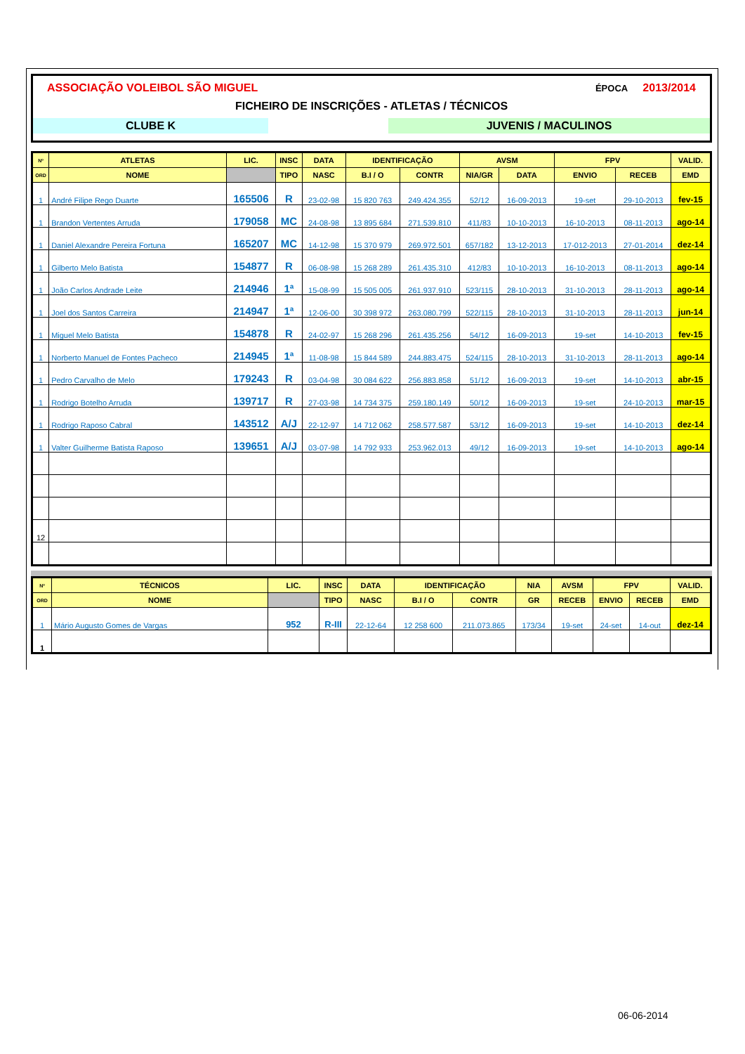ASSOCIAÇÃO VOLEIBOL SÃO MIGUEL ÉPOCA 2013/2014
FICHEIRO DE INSCRIÇÕES - ATLETAS / TÉCNICOS
CLUBE K JUVENIS / MACULINOS
| Nº | ATLETAS | LIC. | INSC | DATA | IDENTIFICAÇÃO | | AVSM | | FPV | | VALID. |
| --- | --- | --- | --- | --- | --- | --- | --- | --- | --- | --- | --- |
| ORD | NOME | | TIPO | NASC | B.I / O | CONTR | NIA/GR | DATA | ENVIO | RECEB | EMD |
| 1 | André Filipe Rego Duarte | 165506 | R | 23-02-98 | 15 820 763 | 249.424.355 | 52/12 | 16-09-2013 | 19-set | 29-10-2013 | fev-15 |
| 1 | Brandon Vertentes Arruda | 179058 | MC | 24-08-98 | 13 895 684 | 271.539.810 | 411/83 | 10-10-2013 | 16-10-2013 | 08-11-2013 | ago-14 |
| 1 | Daniel Alexandre Pereira Fortuna | 165207 | MC | 14-12-98 | 15 370 979 | 269.972.501 | 657/182 | 13-12-2013 | 17-012-2013 | 27-01-2014 | dez-14 |
| 1 | Gilberto Melo Batista | 154877 | R | 06-08-98 | 15 268 289 | 261.435.310 | 412/83 | 10-10-2013 | 16-10-2013 | 08-11-2013 | ago-14 |
| 1 | João Carlos Andrade Leite | 214946 | 1ª | 15-08-99 | 15 505 005 | 261.937.910 | 523/115 | 28-10-2013 | 31-10-2013 | 28-11-2013 | ago-14 |
| 1 | Joel dos Santos Carreira | 214947 | 1ª | 12-06-00 | 30 398 972 | 263.080.799 | 522/115 | 28-10-2013 | 31-10-2013 | 28-11-2013 | jun-14 |
| 1 | Miguel Melo Batista | 154878 | R | 24-02-97 | 15 268 296 | 261.435.256 | 54/12 | 16-09-2013 | 19-set | 14-10-2013 | fev-15 |
| 1 | Norberto Manuel de Fontes Pacheco | 214945 | 1ª | 11-08-98 | 15 844 589 | 244.883.475 | 524/115 | 28-10-2013 | 31-10-2013 | 28-11-2013 | ago-14 |
| 1 | Pedro Carvalho de Melo | 179243 | R | 03-04-98 | 30 084 622 | 256.883.858 | 51/12 | 16-09-2013 | 19-set | 14-10-2013 | abr-15 |
| 1 | Rodrigo Botelho Arruda | 139717 | R | 27-03-98 | 14 734 375 | 259.180.149 | 50/12 | 16-09-2013 | 19-set | 24-10-2013 | mar-15 |
| 1 | Rodrigo Raposo Cabral | 143512 | A/J | 22-12-97 | 14 712 062 | 258.577.587 | 53/12 | 16-09-2013 | 19-set | 14-10-2013 | dez-14 |
| 1 | Valter Guilherme Batista Raposo | 139651 | A/J | 03-07-98 | 14 792 933 | 253.962.013 | 49/12 | 16-09-2013 | 19-set | 14-10-2013 | ago-14 |
| 12 | | | | | | | | | | | |
| Nº | TÉCNICOS | LIC. | INSC | DATA | IDENTIFICAÇÃO | | NIA | AVSM | FPV | | VALID. |
| --- | --- | --- | --- | --- | --- | --- | --- | --- | --- | --- | --- |
| ORD | NOME | | TIPO | NASC | B.I / O | CONTR | GR | RECEB | ENVIO | RECEB | EMD |
| 1 | Mário Augusto Gomes de Vargas | 952 | R-III | 22-12-64 | 12 258 600 | 211.073.865 | 173/34 | 19-set | 24-set | 14-out | dez-14 |
| 1 | | | | | | | | | | | |
06-06-2014